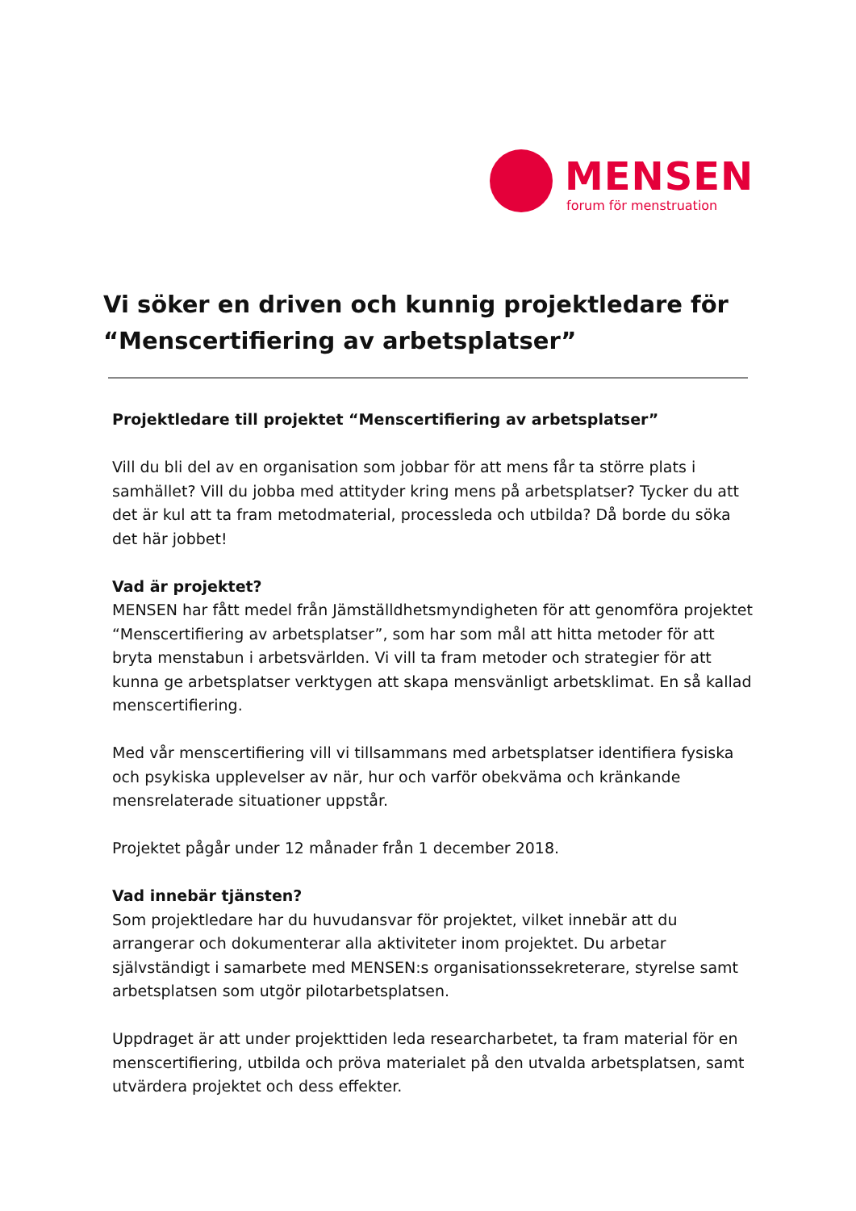MENSEN
forum för menstruation
Vi söker en driven och kunnig projektledare för “Menscertifiering av arbetsplatser”
Projektledare till projektet “Menscertifiering av arbetsplatser”
Vill du bli del av en organisation som jobbar för att mens får ta större plats i samhället? Vill du jobba med attityder kring mens på arbetsplatser? Tycker du att det är kul att ta fram metodmaterial, processleda och utbilda? Då borde du söka det här jobbet!
Vad är projektet?
MENSEN har fått medel från Jämställdhetsmyndigheten för att genomföra projektet “Menscertifiering av arbetsplatser”, som har som mål att hitta metoder för att bryta menstabun i arbetsvärlden. Vi vill ta fram metoder och strategier för att kunna ge arbetsplatser verktygen att skapa mensvänligt arbetsklimat. En så kallad menscertifiering.
Med vår menscertifiering vill vi tillsammans med arbetsplatser identifiera fysiska och psykiska upplevelser av när, hur och varför obekväma och kränkande mensrelaterade situationer uppstår.
Projektet pågår under 12 månader från 1 december 2018.
Vad innebär tjänsten?
Som projektledare har du huvudansvar för projektet, vilket innebär att du arrangerar och dokumenterar alla aktiviteter inom projektet. Du arbetar självständigt i samarbete med MENSEN:s organisationssekreterare, styrelse samt arbetsplatsen som utgör pilotarbetsplatsen.
Uppdraget är att under projekttiden leda researcharbetet, ta fram material för en menscertifiering, utbilda och pröva materialet på den utvalda arbetsplatsen, samt utvärdera projektet och dess effekter.